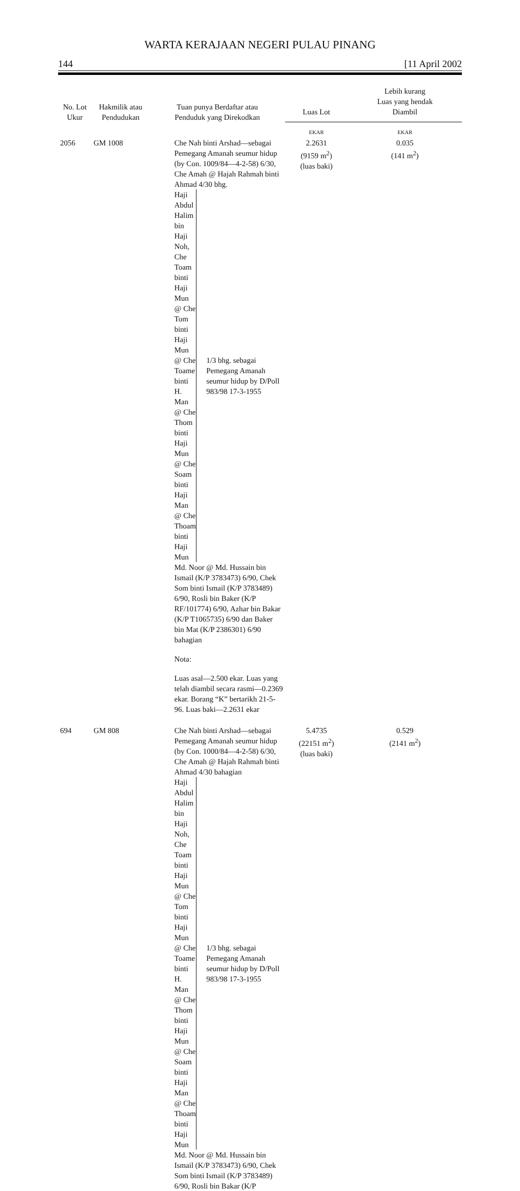WARTA KERAJAAN NEGERI PULAU PINANG
144 [11 April 2002
| No. Lot Ukur | Hakmilik atau Pendudukan | Tuan punya Berdaftar atau Penduduk yang Direkodkan | Luas Lot | Lebih kurang Luas yang hendak Diambil |
| --- | --- | --- | --- | --- |
| | | | EKAR | EKAR |
| 2056 | GM 1008 | Che Nah binti Arshad—sebagai Pemegang Amanah seumur hidup (by Con. 1009/84—4-2-58) 6/30, Che Amah @ Hajah Rahmah binti Ahmad 4/30 bhg. Haji Abdul Halim bin Haji Noh, Che Toam binti Haji Mun @ Che Tom binti Haji Mun @ Che Toame binti H. Man @ Che Thom binti Haji Mun @ Che Soam binti Haji Man @ Che Thoam binti Haji Mun 1/3 bhg. sebagai Pemegang Amanah seumur hidup by D/Poll 983/98 17-3-1955 Md. Noor @ Md. Hussain bin Ismail (K/P 3783473) 6/90, Chek Som binti Ismail (K/P 3783489) 6/90, Rosli bin Baker (K/P RF/101774) 6/90, Azhar bin Bakar (K/P T1065735) 6/90 dan Baker bin Mat (K/P 2386301) 6/90 bahagian Nota: Luas asal—2.500 ekar. Luas yang telah diambil secara rasmi—0.2369 ekar. Borang “K” bertarikh 21-5-96. Luas baki—2.2631 ekar | 2.2631 (9159 m<sup>2</sup>) (luas baki) | 0.035 (141 m<sup>2</sup>) |
| 694 | GM 808 | Che Nah binti Arshad—sebagai Pemegang Amanah seumur hidup (by Con. 1000/84—4-2-58) 6/30, Che Amah @ Hajah Rahmah binti Ahmad 4/30 bahagian Haji Abdul Halim bin Haji Noh, Che Toam binti Haji Mun @ Che Tom binti Haji Mun @ Che Toame binti H. Man @ Che Thom binti Haji Mun @ Che Soam binti Haji Man @ Che Thoam binti Haji Mun 1/3 bhg. sebagai Pemegang Amanah seumur hidup by D/Poll 983/98 17-3-1955 Md. Noor @ Md. Hussain bin Ismail (K/P 3783473) 6/90, Chek Som binti Ismail (K/P 3783489) 6/90, Rosli bin Bakar (K/P | 5.4735 (22151 m<sup>2</sup>) (luas baki) | 0.529 (2141 m<sup>2</sup>) |